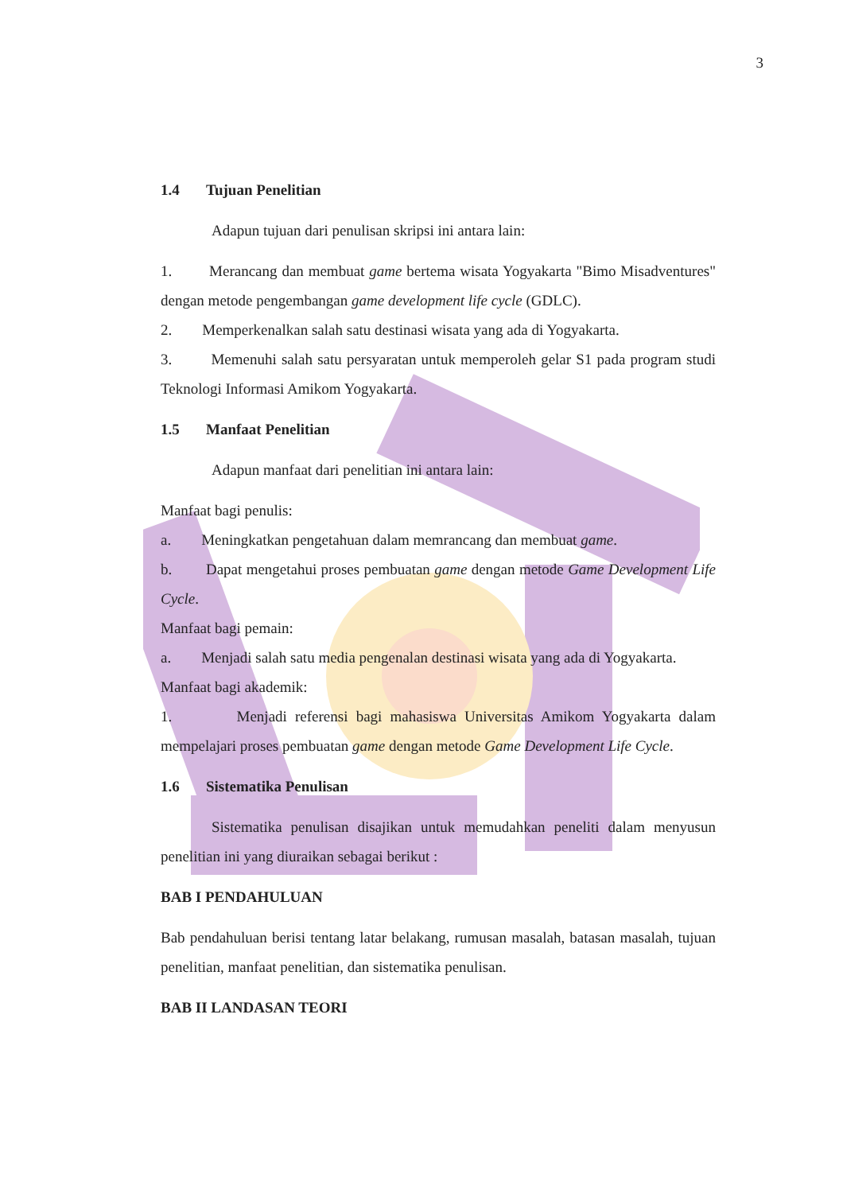3
1.4 Tujuan Penelitian
Adapun tujuan dari penulisan skripsi ini antara lain:
1. Merancang dan membuat game bertema wisata Yogyakarta "Bimo Misadventures" dengan metode pengembangan game development life cycle (GDLC).
2. Memperkenalkan salah satu destinasi wisata yang ada di Yogyakarta.
3. Memenuhi salah satu persyaratan untuk memperoleh gelar S1 pada program studi Teknologi Informasi Amikom Yogyakarta.
1.5 Manfaat Penelitian
Adapun manfaat dari penelitian ini antara lain:
Manfaat bagi penulis:
a. Meningkatkan pengetahuan dalam memrancang dan membuat game.
b. Dapat mengetahui proses pembuatan game dengan metode Game Development Life Cycle.
Manfaat bagi pemain:
a. Menjadi salah satu media pengenalan destinasi wisata yang ada di Yogyakarta.
Manfaat bagi akademik:
1. Menjadi referensi bagi mahasiswa Universitas Amikom Yogyakarta dalam mempelajari proses pembuatan game dengan metode Game Development Life Cycle.
1.6 Sistematika Penulisan
Sistematika penulisan disajikan untuk memudahkan peneliti dalam menyusun penelitian ini yang diuraikan sebagai berikut :
BAB I PENDAHULUAN
Bab pendahuluan berisi tentang latar belakang, rumusan masalah, batasan masalah, tujuan penelitian, manfaat penelitian, dan sistematika penulisan.
BAB II LANDASAN TEORI